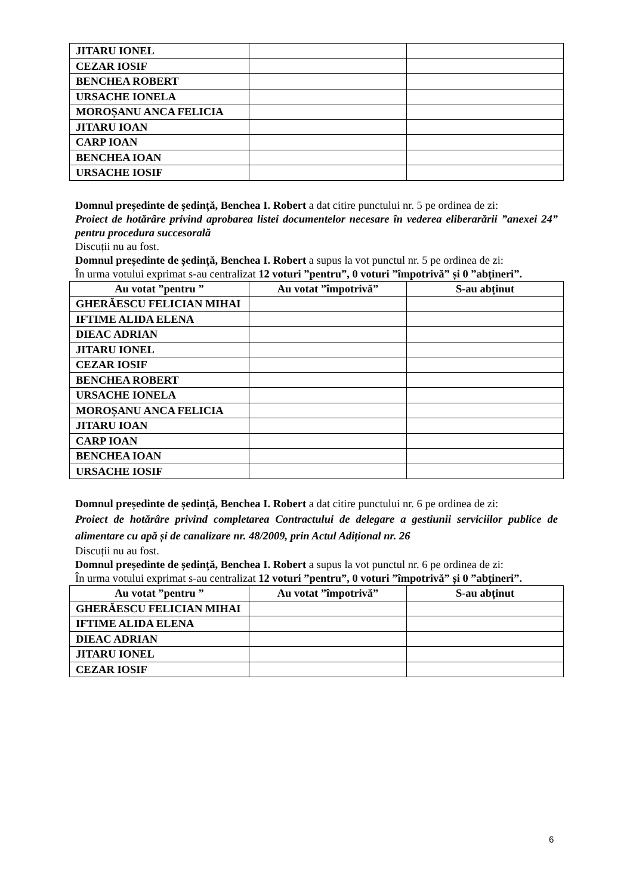| JITARU IONEL | | |
| CEZAR IOSIF | | |
| BENCHEA ROBERT | | |
| URSACHE IONELA | | |
| MOROȘANU ANCA FELICIA | | |
| JITARU IOAN | | |
| CARP IOAN | | |
| BENCHEA IOAN | | |
| URSACHE IOSIF | | |
Domnul președinte de ședință, Benchea I. Robert a dat citire punctului nr. 5 pe ordinea de zi:
Proiect de hotărâre privind aprobarea listei documentelor necesare în vederea eliberarării ”anexei 24” pentru procedura succesorală
Discuții nu au fost.
Domnul președinte de ședință, Benchea I. Robert a supus la vot punctul nr. 5 pe ordinea de zi:
În urma votului exprimat s-au centralizat 12 voturi ”pentru”, 0 voturi ”împotrivă” și 0 ”abțineri”.
| Au votat ”pentru ” | Au votat ”împotrivă” | S-au abținut |
| --- | --- | --- |
| GHERĂESCU FELICIAN MIHAI | | |
| IFTIME ALIDA ELENA | | |
| DIEAC ADRIAN | | |
| JITARU IONEL | | |
| CEZAR IOSIF | | |
| BENCHEA ROBERT | | |
| URSACHE IONELA | | |
| MOROȘANU ANCA FELICIA | | |
| JITARU IOAN | | |
| CARP IOAN | | |
| BENCHEA IOAN | | |
| URSACHE IOSIF | | |
Domnul președinte de ședință, Benchea I. Robert a dat citire punctului nr. 6 pe ordinea de zi:
Proiect de hotărâre privind completarea Contractului de delegare a gestiunii serviciilor publice de alimentare cu apă și de canalizare nr. 48/2009, prin Actul Adițional nr. 26
Discuții nu au fost.
Domnul președinte de ședință, Benchea I. Robert a supus la vot punctul nr. 6 pe ordinea de zi:
În urma votului exprimat s-au centralizat 12 voturi ”pentru”, 0 voturi ”împotrivă” și 0 ”abțineri”.
| Au votat ”pentru ” | Au votat ”împotrivă” | S-au abținut |
| --- | --- | --- |
| GHERĂESCU FELICIAN MIHAI | | |
| IFTIME ALIDA ELENA | | |
| DIEAC ADRIAN | | |
| JITARU IONEL | | |
| CEZAR IOSIF | | |
6